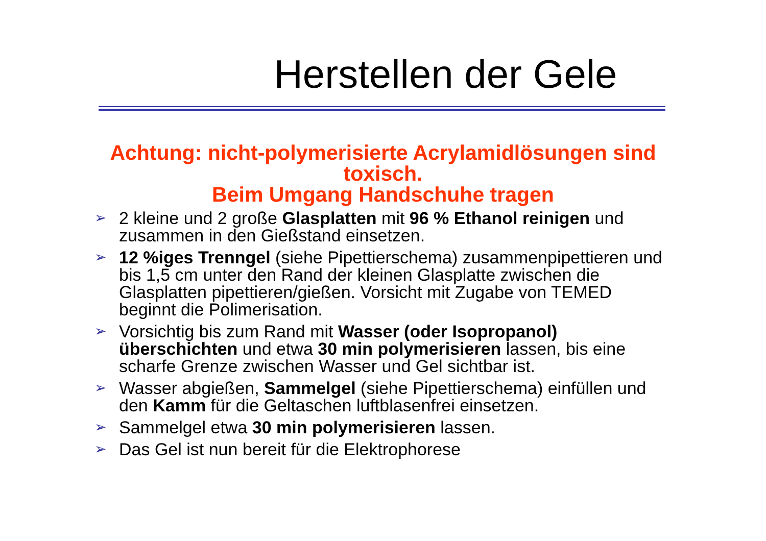Herstellen der Gele
Achtung: nicht-polymerisierte Acrylamidlösungen sind toxisch.
Beim Umgang Handschuhe tragen
➢ 2 kleine und 2 große Glasplatten mit 96 % Ethanol reinigen und zusammen in den Gießstand einsetzen.
➢ 12 %iges Trenngel (siehe Pipettierschema) zusammenpipettieren und bis 1,5 cm unter den Rand der kleinen Glasplatte zwischen die Glasplatten pipettieren/gießen. Vorsicht mit Zugabe von TEMED beginnt die Polimerisation.
➢ Vorsichtig bis zum Rand mit Wasser (oder Isopropanol) überschichten und etwa 30 min polymerisieren lassen, bis eine scharfe Grenze zwischen Wasser und Gel sichtbar ist.
➢ Wasser abgießen, Sammelgel (siehe Pipettierschema) einfüllen und den Kamm für die Geltaschen luftblasenfrei einsetzen.
➢ Sammelgel etwa 30 min polymerisieren lassen.
➢ Das Gel ist nun bereit für die Elektrophorese